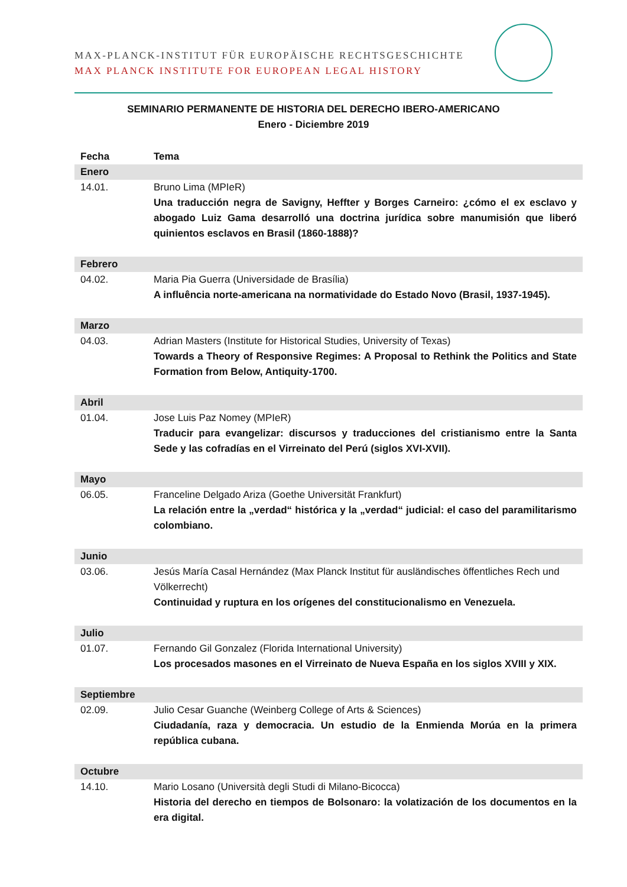MAX-PLANCK-INSTITUT FÜR EUROPÄISCHE RECHTSGESCHICHTE
MAX PLANCK INSTITUTE FOR EUROPEAN LEGAL HISTORY
SEMINARIO PERMANENTE DE HISTORIA DEL DERECHO IBERO-AMERICANO
Enero - Diciembre 2019
| Fecha | Tema |
| --- | --- |
| Enero | |
| 14.01. | Bruno Lima (MPIeR) Una traducción negra de Savigny, Heffter y Borges Carneiro: ¿cómo el ex esclavo y abogado Luiz Gama desarrolló una doctrina jurídica sobre manumisión que liberó quinientos esclavos en Brasil (1860-1888)? |
| Febrero | |
| 04.02. | Maria Pia Guerra (Universidade de Brasília) A influência norte-americana na normatividade do Estado Novo (Brasil, 1937-1945). |
| Marzo | |
| 04.03. | Adrian Masters (Institute for Historical Studies, University of Texas) Towards a Theory of Responsive Regimes: A Proposal to Rethink the Politics and State Formation from Below, Antiquity-1700. |
| Abril | |
| 01.04. | Jose Luis Paz Nomey (MPIeR) Traducir para evangelizar: discursos y traducciones del cristianismo entre la Santa Sede y las cofradías en el Virreinato del Perú (siglos XVI-XVII). |
| Mayo | |
| 06.05. | Franceline Delgado Ariza (Goethe Universität Frankfurt) La relación entre la „verdad“ histórica y la „verdad“ judicial: el caso del paramilitarismo colombiano. |
| Junio | |
| 03.06. | Jesús María Casal Hernández (Max Planck Institut für ausländisches öffentliches Rech und Völkerrecht) Continuidad y ruptura en los orígenes del constitucionalismo en Venezuela. |
| Julio | |
| 01.07. | Fernando Gil Gonzalez (Florida International University) Los procesados masones en el Virreinato de Nueva España en los siglos XVIII y XIX. |
| Septiembre | |
| 02.09. | Julio Cesar Guanche (Weinberg College of Arts & Sciences) Ciudadanía, raza y democracia. Un estudio de la Enmienda Morúa en la primera república cubana. |
| Octubre | |
| 14.10. | Mario Losano (Università degli Studi di Milano-Bicocca) Historia del derecho en tiempos de Bolsonaro: la volatización de los documentos en la era digital. |